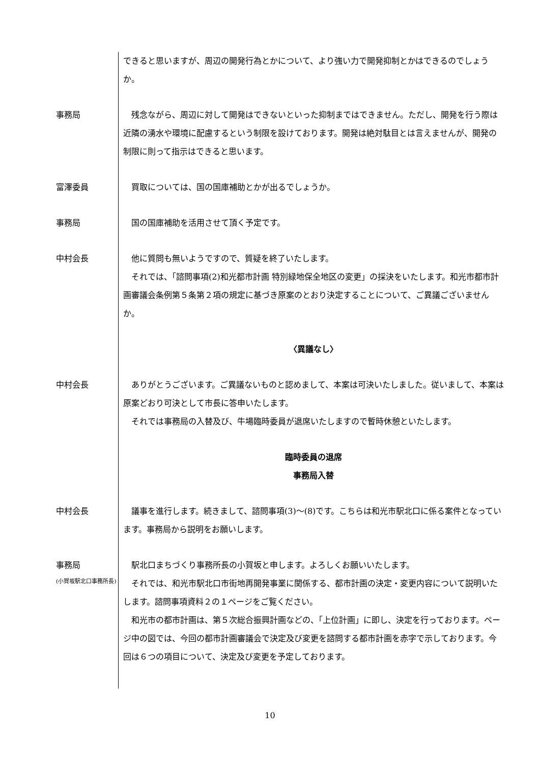できると思いますが、周辺の開発行為とかについて、より強い力で開発抑制とかはできるのでしょうか。
事務局 　残念ながら、周辺に対して開発はできないといった抑制まではできません。ただし、開発を行う際は近隣の湧水や環境に配慮するという制限を設けております。開発は絶対駄目とは言えませんが、開発の制限に則って指示はできると思います。
富澤委員 　買取については、国の国庫補助とかが出るでしょうか。
事務局 　国の国庫補助を活用させて頂く予定です。
中村会長 　他に質問も無いようですので、質疑を終了いたします。
　それでは、「諮問事項(2)和光都市計画 特別緑地保全地区の変更」の採決をいたします。和光市都市計画審議会条例第５条第２項の規定に基づき原案のとおり決定することについて、ご異議ございませんか。
〈異議なし〉
中村会長 　ありがとうございます。ご異議ないものと認めまして、本案は可決いたしました。従いまして、本案は原案どおり可決として市長に答申いたします。
　それでは事務局の入替及び、牛場臨時委員が退席いたしますので暫時休憩といたします。
臨時委員の退席
事務局入替
中村会長 　議事を進行します。続きまして、諮問事項(3)～(8)です。こちらは和光市駅北口に係る案件となっています。事務局から説明をお願いします。
事務局
(小賀坂駅北口事務所長)
　駅北口まちづくり事務所長の小賀坂と申します。よろしくお願いいたします。
　それでは、和光市駅北口市街地再開発事業に関係する、都市計画の決定・変更内容について説明いたします。諮問事項資料２の１ページをご覧ください。
　和光市の都市計画は、第５次総合振興計画などの、「上位計画」に即し、決定を行っております。ページ中の図では、今回の都市計画審議会で決定及び変更を諮問する都市計画を赤字で示しております。今回は６つの項目について、決定及び変更を予定しております。
10